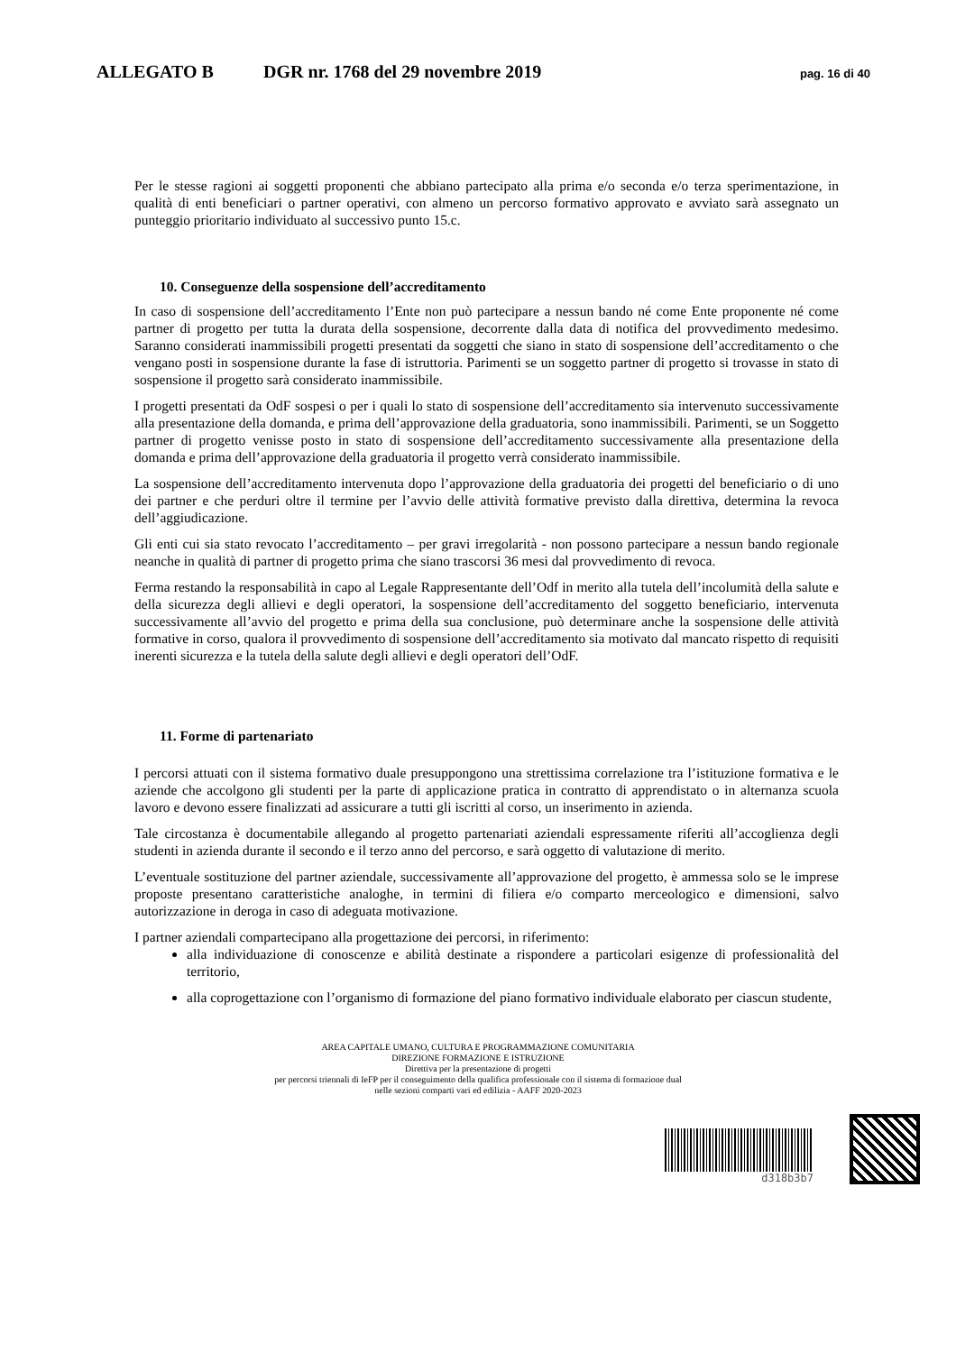ALLEGATO B DGR nr. 1768 del 29 novembre 2019
pag. 16 di 40
Per le stesse ragioni ai soggetti proponenti che abbiano partecipato alla prima e/o seconda e/o terza sperimentazione, in qualità di enti beneficiari o partner operativi, con almeno un percorso formativo approvato e avviato sarà assegnato un punteggio prioritario individuato al successivo punto 15.c.
10. Conseguenze della sospensione dell’accreditamento
In caso di sospensione dell’accreditamento l’Ente non può partecipare a nessun bando né come Ente proponente né come partner di progetto per tutta la durata della sospensione, decorrente dalla data di notifica del provvedimento medesimo. Saranno considerati inammissibili progetti presentati da soggetti che siano in stato di sospensione dell’accreditamento o che vengano posti in sospensione durante la fase di istruttoria. Parimenti se un soggetto partner di progetto si trovasse in stato di sospensione il progetto sarà considerato inammissibile.
I progetti presentati da OdF sospesi o per i quali lo stato di sospensione dell’accreditamento sia intervenuto successivamente alla presentazione della domanda, e prima dell’approvazione della graduatoria, sono inammissibili. Parimenti, se un Soggetto partner di progetto venisse posto in stato di sospensione dell’accreditamento successivamente alla presentazione della domanda e prima dell’approvazione della graduatoria il progetto verrà considerato inammissibile.
La sospensione dell’accreditamento intervenuta dopo l’approvazione della graduatoria dei progetti del beneficiario o di uno dei partner e che perduri oltre il termine per l’avvio delle attività formative previsto dalla direttiva, determina la revoca dell’aggiudicazione.
Gli enti cui sia stato revocato l’accreditamento – per gravi irregolarità - non possono partecipare a nessun bando regionale neanche in qualità di partner di progetto prima che siano trascorsi 36 mesi dal provvedimento di revoca.
Ferma restando la responsabilità in capo al Legale Rappresentante dell’Odf in merito alla tutela dell’incolumità della salute e della sicurezza degli allievi e degli operatori, la sospensione dell’accreditamento del soggetto beneficiario, intervenuta successivamente all’avvio del progetto e prima della sua conclusione, può determinare anche la sospensione delle attività formative in corso, qualora il provvedimento di sospensione dell’accreditamento sia motivato dal mancato rispetto di requisiti inerenti sicurezza e la tutela della salute degli allievi e degli operatori dell’OdF.
11. Forme di partenariato
I percorsi attuati con il sistema formativo duale presuppongono una strettissima correlazione tra l’istituzione formativa e le aziende che accolgono gli studenti per la parte di applicazione pratica in contratto di apprendistato o in alternanza scuola lavoro e devono essere finalizzati ad assicurare a tutti gli iscritti al corso, un inserimento in azienda.
Tale circostanza è documentabile allegando al progetto partenariati aziendali espressamente riferiti all’accoglienza degli studenti in azienda durante il secondo e il terzo anno del percorso, e sarà oggetto di valutazione di merito.
L’eventuale sostituzione del partner aziendale, successivamente all’approvazione del progetto, è ammessa solo se le imprese proposte presentano caratteristiche analoghe, in termini di filiera e/o comparto merceologico e dimensioni, salvo autorizzazione in deroga in caso di adeguata motivazione.
I partner aziendali compartecipano alla progettazione dei percorsi, in riferimento:
alla individuazione di conoscenze e abilità destinate a rispondere a particolari esigenze di professionalità del territorio,
alla coprogettazione con l’organismo di formazione del piano formativo individuale elaborato per ciascun studente,
AREA CAPITALE UMANO, CULTURA E PROGRAMMAZIONE COMUNITARIA
DIREZIONE FORMAZIONE E ISTRUZIONE
Direttiva per la presentazione di progetti
per percorsi triennali di IeFP per il conseguimento della qualifica professionale con il sistema di formazione dual
nelle sezioni comparti vari ed edilizia - AAFF 2020-2023
d318b3b7